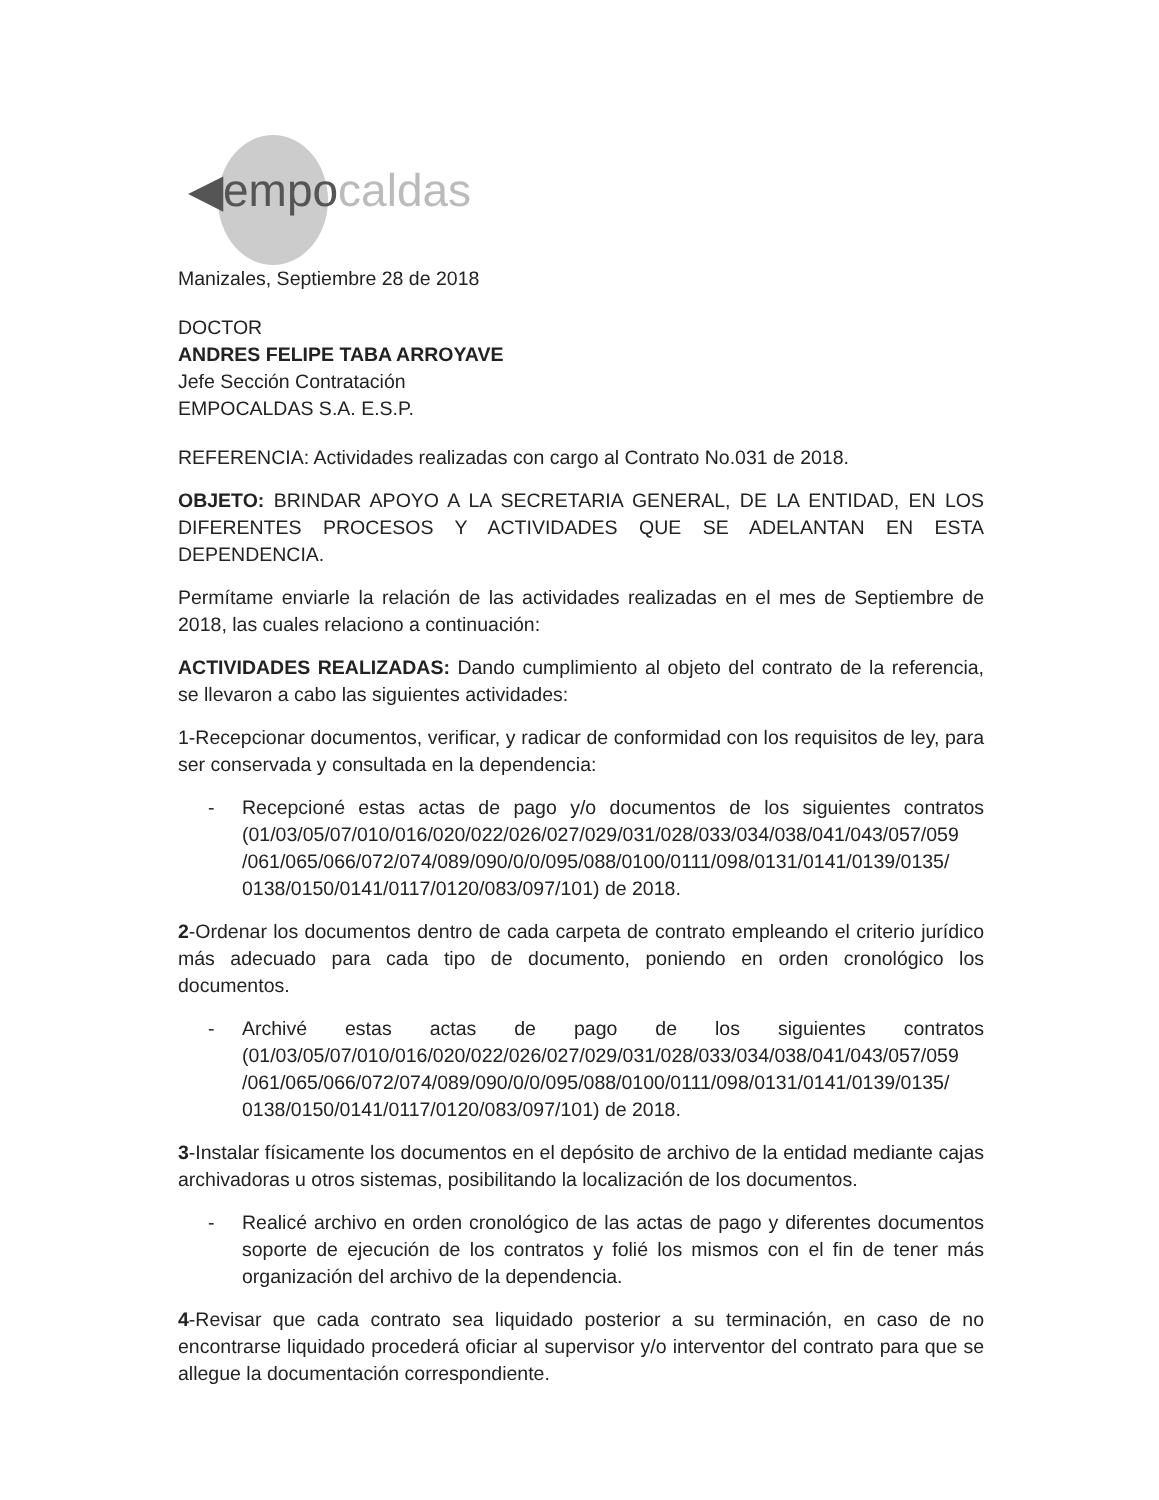◀empocaldas
Manizales, Septiembre 28 de 2018
DOCTOR
ANDRES FELIPE TABA ARROYAVE
Jefe Sección Contratación
EMPOCALDAS S.A. E.S.P.
REFERENCIA: Actividades realizadas con cargo al Contrato No.031 de 2018.
OBJETO: BRINDAR APOYO A LA SECRETARIA GENERAL, DE LA ENTIDAD, EN LOS DIFERENTES PROCESOS Y ACTIVIDADES QUE SE ADELANTAN EN ESTA DEPENDENCIA.
Permítame enviarle la relación de las actividades realizadas en el mes de Septiembre de 2018, las cuales relaciono a continuación:
ACTIVIDADES REALIZADAS: Dando cumplimiento al objeto del contrato de la referencia, se llevaron a cabo las siguientes actividades:
1-Recepcionar documentos, verificar, y radicar de conformidad con los requisitos de ley, para ser conservada y consultada en la dependencia:
- Recepcioné estas actas de pago y/o documentos de los siguientes contratos (01/03/05/07/010/016/020/022/026/027/029/031/028/033/034/038/041/043/057/059 /061/065/066/072/074/089/090/0/0/095/088/0100/0111/098/0131/0141/0139/0135/ 0138/0150/0141/0117/0120/083/097/101) de 2018.
2-Ordenar los documentos dentro de cada carpeta de contrato empleando el criterio jurídico más adecuado para cada tipo de documento, poniendo en orden cronológico los documentos.
- Archivé estas actas de pago de los siguientes contratos (01/03/05/07/010/016/020/022/026/027/029/031/028/033/034/038/041/043/057/059 /061/065/066/072/074/089/090/0/0/095/088/0100/0111/098/0131/0141/0139/0135/ 0138/0150/0141/0117/0120/083/097/101) de 2018.
3-Instalar físicamente los documentos en el depósito de archivo de la entidad mediante cajas archivadoras u otros sistemas, posibilitando la localización de los documentos.
- Realicé archivo en orden cronológico de las actas de pago y diferentes documentos soporte de ejecución de los contratos y folié los mismos con el fin de tener más organización del archivo de la dependencia.
4-Revisar que cada contrato sea liquidado posterior a su terminación, en caso de no encontrarse liquidado procederá oficiar al supervisor y/o interventor del contrato para que se allegue la documentación correspondiente.